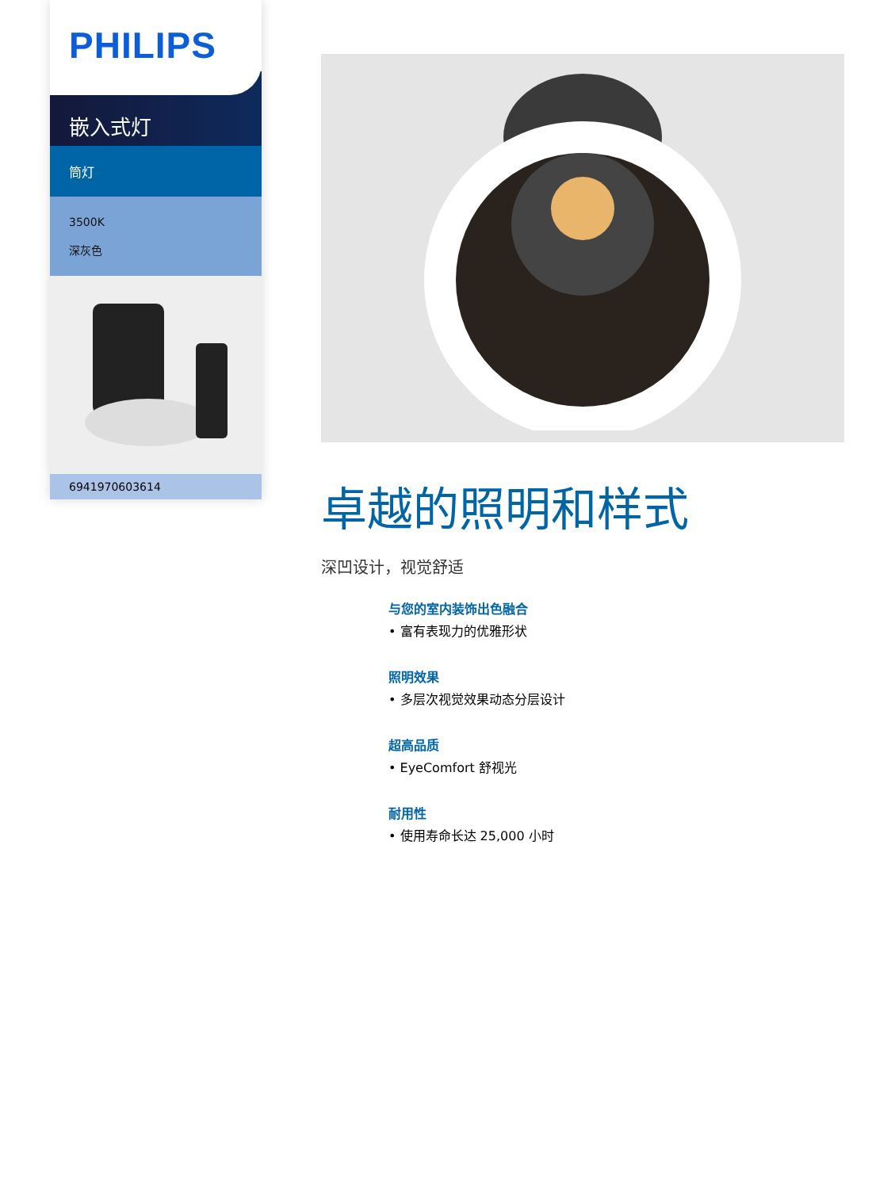PHILIPS
嵌入式灯
筒灯
3500K
深灰色
6941970603614
卓越的照明和样式
深凹设计，视觉舒适
与您的室内装饰出色融合
• 富有表现力的优雅形状
照明效果
• 多层次视觉效果动态分层设计
超高品质
• EyeComfort 舒视光
耐用性
• 使用寿命长达 25,000 小时